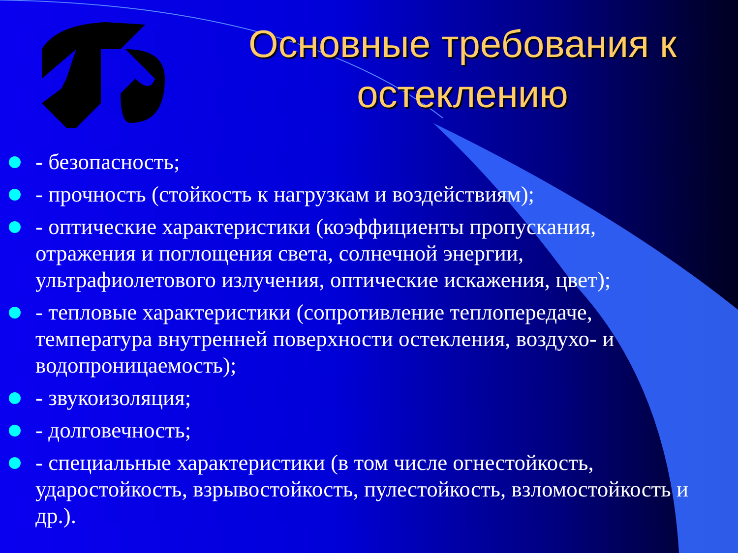Основные требования к остеклению
- безопасность;
- прочность (стойкость к нагрузкам и воздействиям);
- оптические характеристики (коэффициенты пропускания, отражения и поглощения света, солнечной энергии, ультрафиолетового излучения, оптические искажения, цвет);
- тепловые характеристики (сопротивление теплопередаче, температура внутренней поверхности остекления, воздухо- и водопроницаемость);
- звукоизоляция;
- долговечность;
- специальные характеристики (в том числе огнестойкость, ударостойкость, взрывостойкость, пулестойкость, взломостойкость и др.).